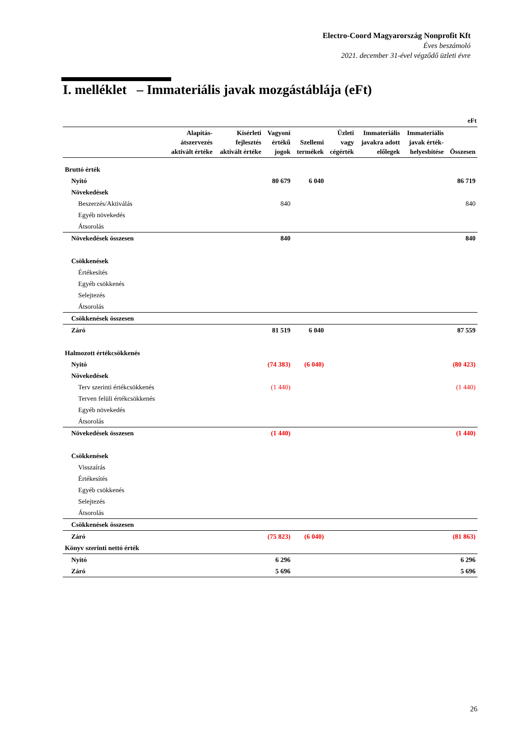Electro-Coord Magyarország Nonprofit Kft
Éves beszámoló
2021. december 31-ével végződő üzleti évre
I. melléklet – Immateriális javak mozgástáblája (eFt)
eFt
| | Alapítás- átszervezés aktivált értéke | Kísérleti fejlesztés aktivált értéke | Vagyoni értékű jogok | Szellemi termékek | Üzleti vagy cégérték | Immateriális javakra adott előlegek | Immateriális javak érték- helyesbítése | Összesen |
| --- | --- | --- | --- | --- | --- | --- | --- | --- |
| Bruttó érték | | | | | | | | |
| Nyitó | | | 80 679 | 6 040 | | | | 86 719 |
| Növekedések | | | | | | | | |
| Beszerzés/Aktiválás | | | 840 | | | | | 840 |
| Egyéb növekedés | | | | | | | | |
| Átsorolás | | | | | | | | |
| Növekedések összesen | | | 840 | | | | | 840 |
| Csökkenések | | | | | | | | |
| Értékesítés | | | | | | | | |
| Egyéb csökkenés | | | | | | | | |
| Selejtezés | | | | | | | | |
| Átsorolás | | | | | | | | |
| Csökkenések összesen | | | | | | | | |
| Záró | | | 81 519 | 6 040 | | | | 87 559 |
| Halmozott értékcsökkenés | | | | | | | | |
| Nyitó | | | (74 383) | (6 040) | | | | (80 423) |
| Növekedések | | | | | | | | |
| Terv szerinti értékcsökkenés | | | (1 440) | | | | | (1 440) |
| Terven felüli értékcsökkenés | | | | | | | | |
| Egyéb növekedés | | | | | | | | |
| Átsorolás | | | | | | | | |
| Növekedések összesen | | | (1 440) | | | | | (1 440) |
| Csökkenések | | | | | | | | |
| Visszaírás | | | | | | | | |
| Értékesítés | | | | | | | | |
| Egyéb csökkenés | | | | | | | | |
| Selejtezés | | | | | | | | |
| Átsorolás | | | | | | | | |
| Csökkenések összesen | | | | | | | | |
| Záró | | | (75 823) | (6 040) | | | | (81 863) |
| Könyv szerinti nettó érték | | | | | | | | |
| Nyitó | | | 6 296 | | | | | 6 296 |
| Záró | | | 5 696 | | | | | 5 696 |
26